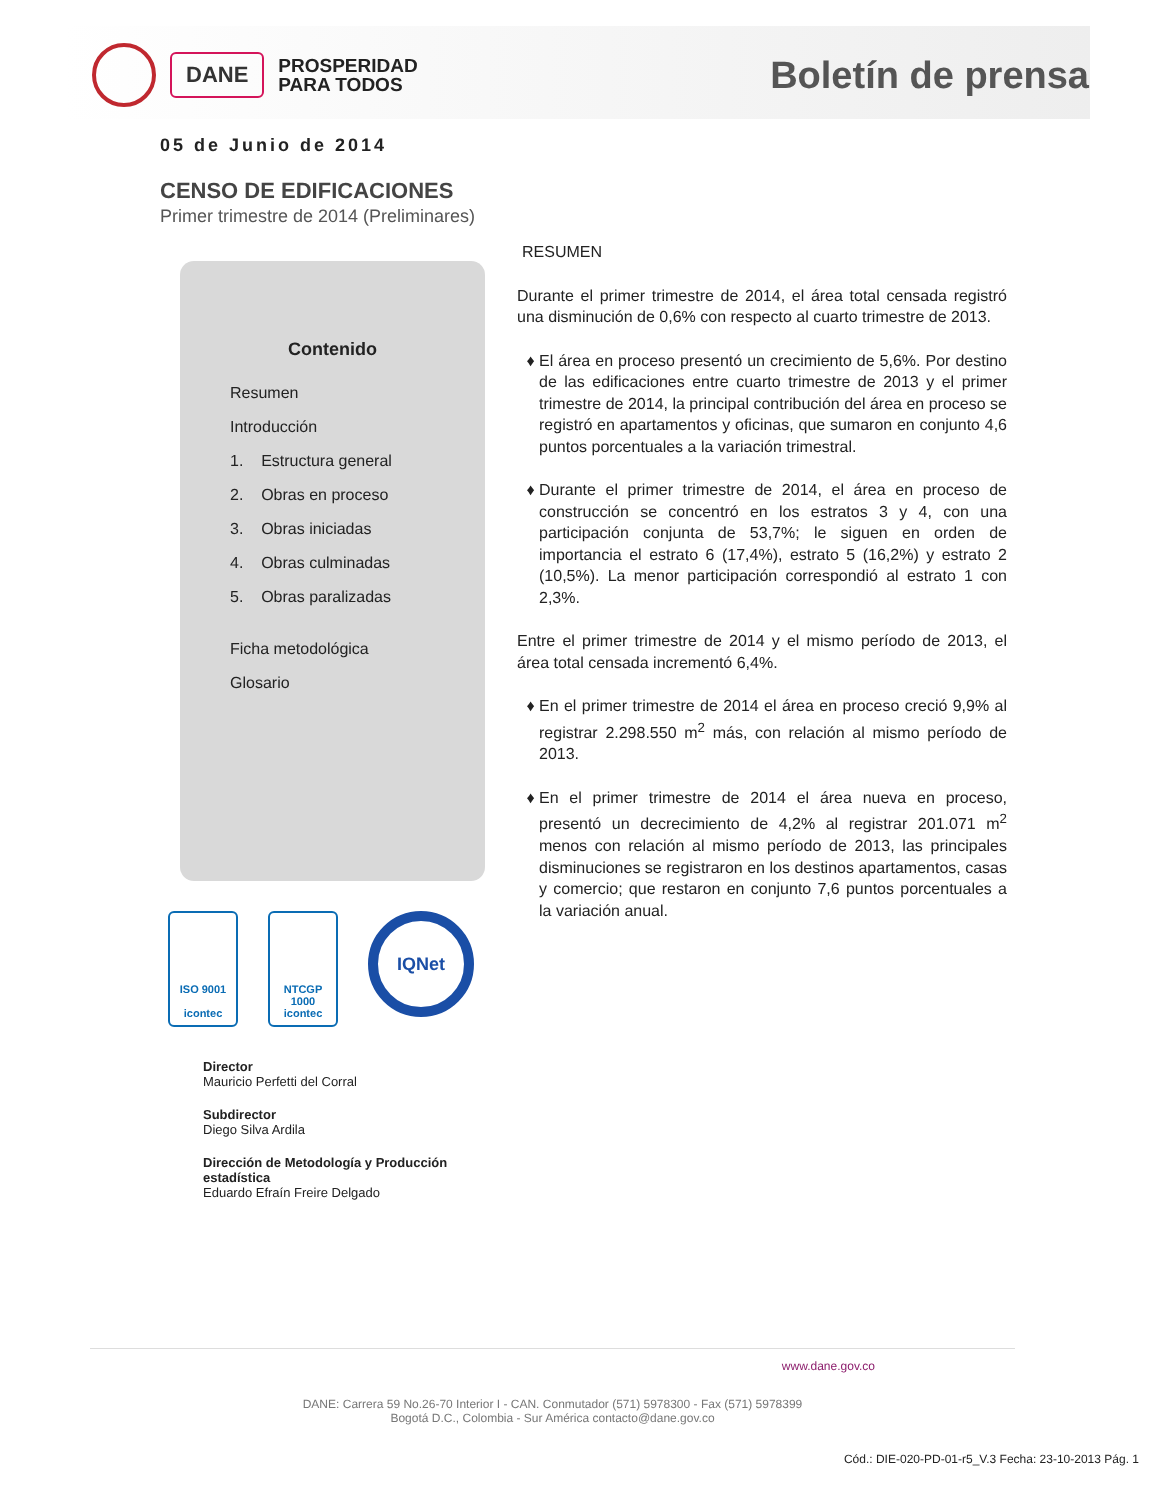DANE
PROSPERIDAD
PARA TODOS
Boletín de prensa
05 de Junio de 2014
CENSO DE EDIFICACIONES
Primer trimestre de 2014 (Preliminares)
Contenido
Resumen
Introducción
1. Estructura general
2. Obras en proceso
3. Obras iniciadas
4. Obras culminadas
5. Obras paralizadas
Ficha metodológica
Glosario
ISO 9001
icontec
NTCGP
1000
icontec
IQNet
Director
Mauricio Perfetti del Corral
Subdirector
Diego Silva Ardila
Dirección de Metodología y Producción estadística
Eduardo Efraín Freire Delgado
RESUMEN
Durante el primer trimestre de 2014, el área total censada registró una disminución de 0,6% con respecto al cuarto trimestre de 2013.
El área en proceso presentó un crecimiento de 5,6%. Por destino de las edificaciones entre cuarto trimestre de 2013 y el primer trimestre de 2014, la principal contribución del área en proceso se registró en apartamentos y oficinas, que sumaron en conjunto 4,6 puntos porcentuales a la variación trimestral.
Durante el primer trimestre de 2014, el área en proceso de construcción se concentró en los estratos 3 y 4, con una participación conjunta de 53,7%; le siguen en orden de importancia el estrato 6 (17,4%), estrato 5 (16,2%) y estrato 2 (10,5%). La menor participación correspondió al estrato 1 con 2,3%.
Entre el primer trimestre de 2014 y el mismo período de 2013, el área total censada incrementó 6,4%.
En el primer trimestre de 2014 el área en proceso creció 9,9% al registrar 2.298.550 m<sup>2</sup> más, con relación al mismo período de 2013.
En el primer trimestre de 2014 el área nueva en proceso, presentó un decrecimiento de 4,2% al registrar 201.071 m<sup>2</sup> menos con relación al mismo período de 2013, las principales disminuciones se registraron en los destinos apartamentos, casas y comercio; que restaron en conjunto 7,6 puntos porcentuales a la variación anual.
www.dane.gov.co
DANE: Carrera 59 No.26-70 Interior I - CAN. Conmutador (571) 5978300 - Fax (571) 5978399
Bogotá D.C., Colombia - Sur América contacto@dane.gov.co
Cód.: DIE-020-PD-01-r5_V.3 Fecha: 23-10-2013 Pág. 1